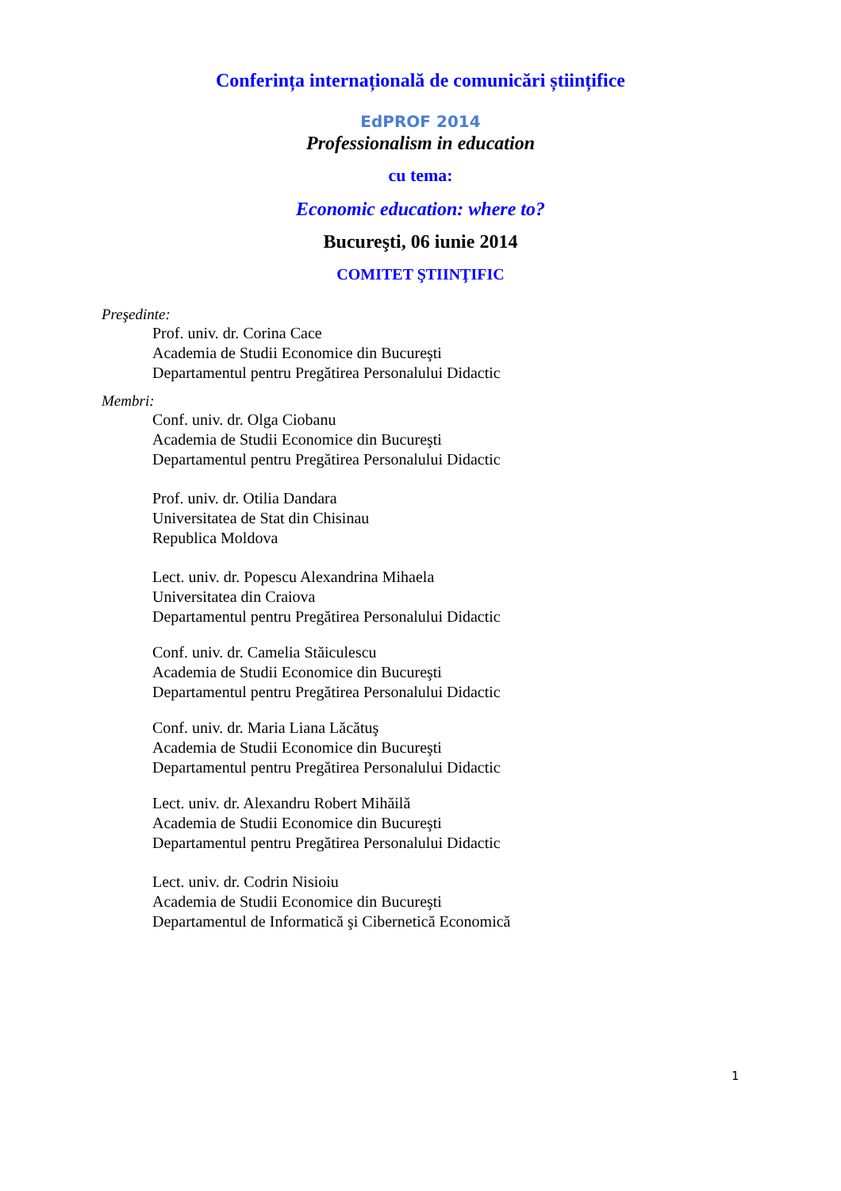Conferința internațională de comunicări științifice
EdPROF 2014
Professionalism in education
cu tema:
Economic education: where to?
Bucureşti, 06 iunie 2014
COMITET ŞTIINŢIFIC
Preşedinte:
Prof. univ. dr. Corina Cace
Academia de Studii Economice din Bucureşti
Departamentul pentru Pregătirea Personalului Didactic
Membri:
Conf. univ. dr. Olga Ciobanu
Academia de Studii Economice din Bucureşti
Departamentul pentru Pregătirea Personalului Didactic
Prof. univ. dr. Otilia Dandara
Universitatea de Stat din Chisinau
Republica Moldova
Lect. univ. dr. Popescu Alexandrina Mihaela
Universitatea din Craiova
Departamentul pentru Pregătirea Personalului Didactic
Conf. univ. dr. Camelia Stăiculescu
Academia de Studii Economice din Bucureşti
Departamentul pentru Pregătirea Personalului Didactic
Conf. univ. dr. Maria Liana Lăcătuş
Academia de Studii Economice din Bucureşti
Departamentul pentru Pregătirea Personalului Didactic
Lect. univ. dr. Alexandru Robert Mihăilă
Academia de Studii Economice din Bucureşti
Departamentul pentru Pregătirea Personalului Didactic
Lect. univ. dr. Codrin Nisioiu
Academia de Studii Economice din Bucureşti
Departamentul de Informatică şi Cibernetică Economică
1